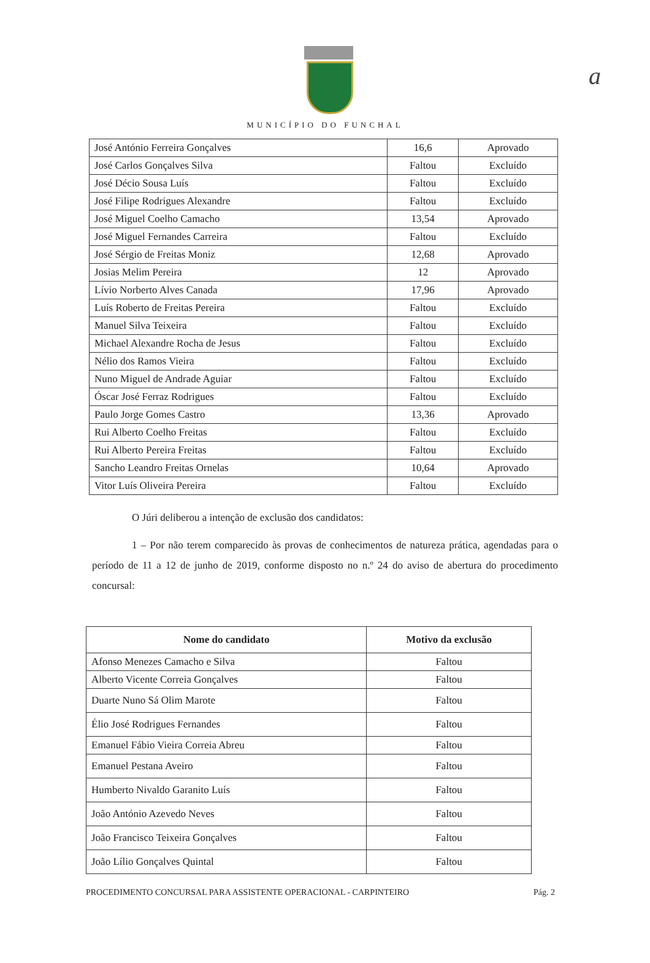a
MUNICÍPIO DO FUNCHAL
| José António Ferreira Gonçalves | 16,6 | Aprovado |
| José Carlos Gonçalves Silva | Faltou | Excluído |
| José Décio Sousa Luís | Faltou | Excluído |
| José Filipe Rodrigues Alexandre | Faltou | Excluído |
| José Miguel Coelho Camacho | 13,54 | Aprovado |
| José Miguel Fernandes Carreira | Faltou | Excluído |
| José Sérgio de Freitas Moniz | 12,68 | Aprovado |
| Josias Melim Pereira | 12 | Aprovado |
| Lívio Norberto Alves Canada | 17,96 | Aprovado |
| Luís Roberto de Freitas Pereira | Faltou | Excluído |
| Manuel Silva Teixeira | Faltou | Excluído |
| Michael Alexandre Rocha de Jesus | Faltou | Excluído |
| Nélio dos Ramos Vieira | Faltou | Excluído |
| Nuno Miguel de Andrade Aguiar | Faltou | Excluído |
| Óscar José Ferraz Rodrigues | Faltou | Excluído |
| Paulo Jorge Gomes Castro | 13,36 | Aprovado |
| Rui Alberto Coelho Freitas | Faltou | Excluído |
| Rui Alberto Pereira Freitas | Faltou | Excluído |
| Sancho Leandro Freitas Ornelas | 10,64 | Aprovado |
| Vitor Luís Oliveira Pereira | Faltou | Excluído |
O Júri deliberou a intenção de exclusão dos candidatos:
1 – Por não terem comparecido às provas de conhecimentos de natureza prática, agendadas para o período de 11 a 12 de junho de 2019, conforme disposto no n.º 24 do aviso de abertura do procedimento concursal:
| Nome do candidato | Motivo da exclusão |
| --- | --- |
| Afonso Menezes Camacho e Silva | Faltou |
| Alberto Vicente Correia Gonçalves | Faltou |
| Duarte Nuno Sá Olim Marote | Faltou |
| Élio José Rodrigues Fernandes | Faltou |
| Emanuel Fábio Vieira Correia Abreu | Faltou |
| Emanuel Pestana Aveiro | Faltou |
| Humberto Nivaldo Garanito Luís | Faltou |
| João António Azevedo Neves | Faltou |
| João Francisco Teixeira Gonçalves | Faltou |
| João Lílio Gonçalves Quintal | Faltou |
PROCEDIMENTO CONCURSAL PARA ASSISTENTE OPERACIONAL - CARPINTEIRO Pág. 2